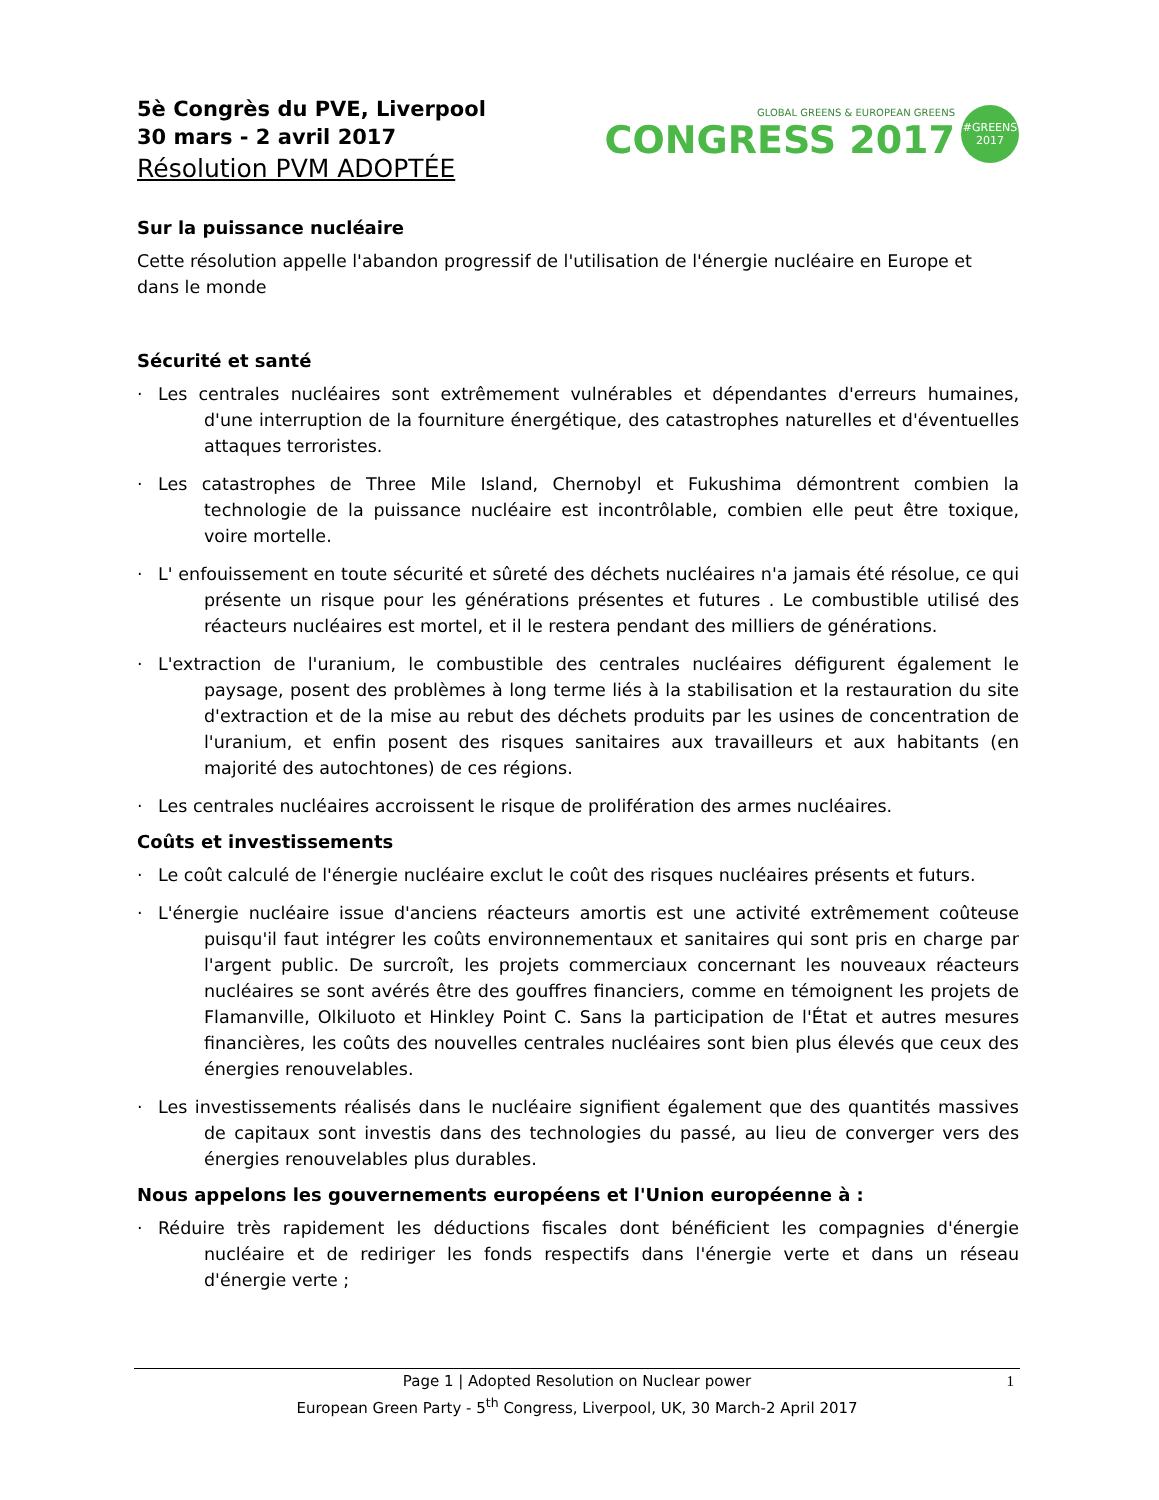5è Congrès du PVE, Liverpool
30 mars - 2 avril 2017
Résolution PVM ADOPTÉE
GLOBAL GREENS & EUROPEAN GREENS
CONGRESS 2017
#GREENS
2017
Sur la puissance nucléaire
Cette résolution appelle l'abandon progressif de l'utilisation de l'énergie nucléaire en Europe et dans le monde
Sécurité et santé
· Les centrales nucléaires sont extrêmement vulnérables et dépendantes d'erreurs humaines, d'une interruption de la fourniture énergétique, des catastrophes naturelles et d'éventuelles attaques terroristes.
· Les catastrophes de Three Mile Island, Chernobyl et Fukushima démontrent combien la technologie de la puissance nucléaire est incontrôlable, combien elle peut être toxique, voire mortelle.
· L' enfouissement en toute sécurité et sûreté des déchets nucléaires n'a jamais été résolue, ce qui présente un risque pour les générations présentes et futures . Le combustible utilisé des réacteurs nucléaires est mortel, et il le restera pendant des milliers de générations.
· L'extraction de l'uranium, le combustible des centrales nucléaires défigurent également le paysage, posent des problèmes à long terme liés à la stabilisation et la restauration du site d'extraction et de la mise au rebut des déchets produits par les usines de concentration de l'uranium, et enfin posent des risques sanitaires aux travailleurs et aux habitants (en majorité des autochtones) de ces régions.
· Les centrales nucléaires accroissent le risque de prolifération des armes nucléaires.
Coûts et investissements
· Le coût calculé de l'énergie nucléaire exclut le coût des risques nucléaires présents et futurs.
· L'énergie nucléaire issue d'anciens réacteurs amortis est une activité extrêmement coûteuse puisqu'il faut intégrer les coûts environnementaux et sanitaires qui sont pris en charge par l'argent public. De surcroît, les projets commerciaux concernant les nouveaux réacteurs nucléaires se sont avérés être des gouffres financiers, comme en témoignent les projets de Flamanville, Olkiluoto et Hinkley Point C. Sans la participation de l'État et autres mesures financières, les coûts des nouvelles centrales nucléaires sont bien plus élevés que ceux des énergies renouvelables.
· Les investissements réalisés dans le nucléaire signifient également que des quantités massives de capitaux sont investis dans des technologies du passé, au lieu de converger vers des énergies renouvelables plus durables.
Nous appelons les gouvernements européens et l'Union européenne à :
· Réduire très rapidement les déductions fiscales dont bénéficient les compagnies d'énergie nucléaire et de rediriger les fonds respectifs dans l'énergie verte et dans un réseau d'énergie verte ;
1 Page 1 | Adopted Resolution on Nuclear power
European Green Party - 5<sup>th</sup> Congress, Liverpool, UK, 30 March-2 April 2017